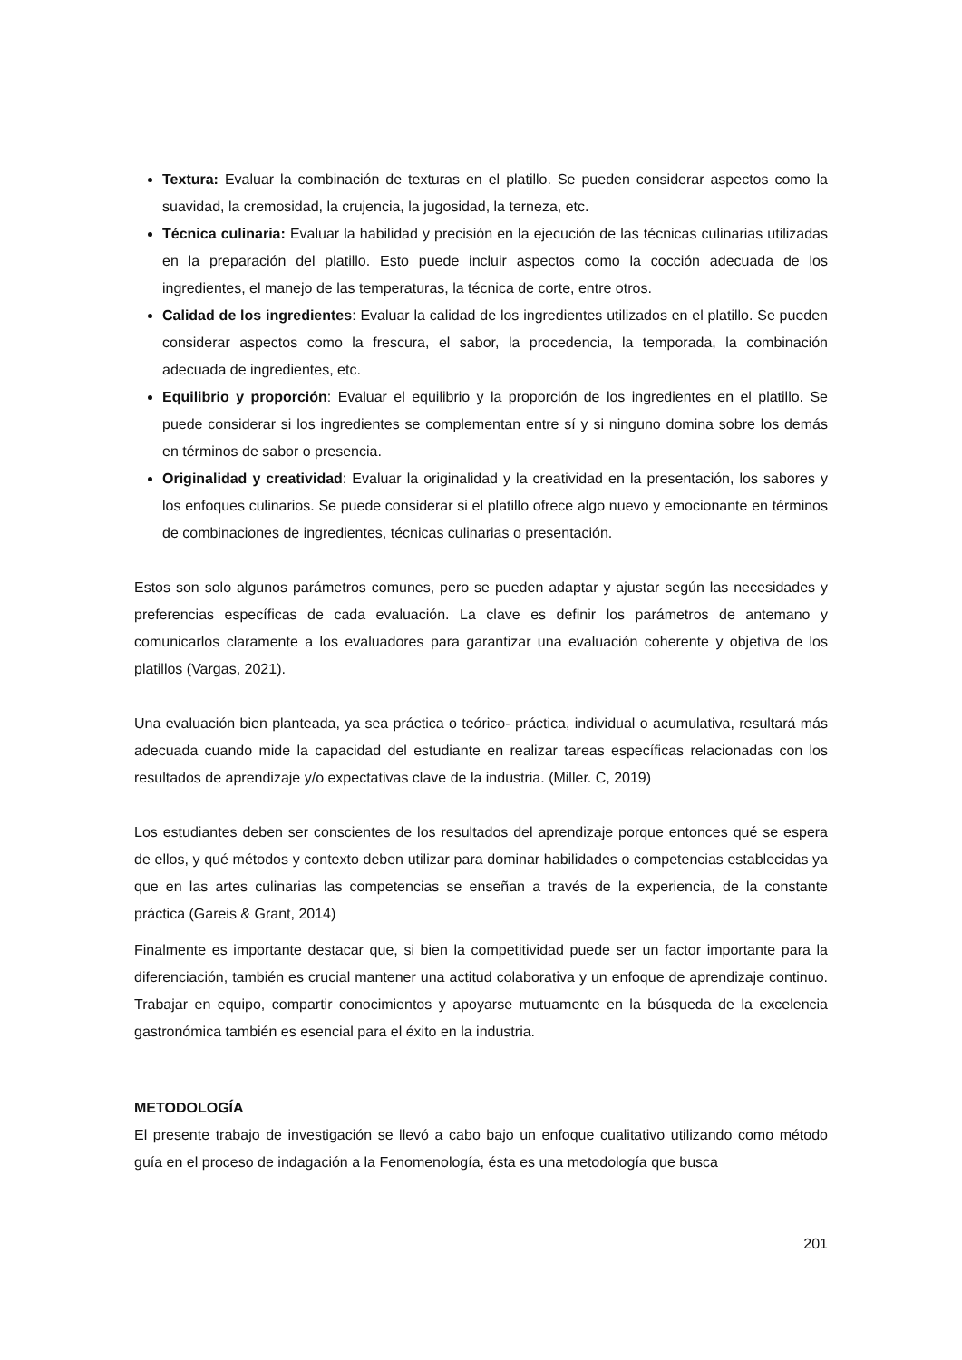Textura: Evaluar la combinación de texturas en el platillo. Se pueden considerar aspectos como la suavidad, la cremosidad, la crujencia, la jugosidad, la terneza, etc.
Técnica culinaria: Evaluar la habilidad y precisión en la ejecución de las técnicas culinarias utilizadas en la preparación del platillo. Esto puede incluir aspectos como la cocción adecuada de los ingredientes, el manejo de las temperaturas, la técnica de corte, entre otros.
Calidad de los ingredientes: Evaluar la calidad de los ingredientes utilizados en el platillo. Se pueden considerar aspectos como la frescura, el sabor, la procedencia, la temporada, la combinación adecuada de ingredientes, etc.
Equilibrio y proporción: Evaluar el equilibrio y la proporción de los ingredientes en el platillo. Se puede considerar si los ingredientes se complementan entre sí y si ninguno domina sobre los demás en términos de sabor o presencia.
Originalidad y creatividad: Evaluar la originalidad y la creatividad en la presentación, los sabores y los enfoques culinarios. Se puede considerar si el platillo ofrece algo nuevo y emocionante en términos de combinaciones de ingredientes, técnicas culinarias o presentación.
Estos son solo algunos parámetros comunes, pero se pueden adaptar y ajustar según las necesidades y preferencias específicas de cada evaluación. La clave es definir los parámetros de antemano y comunicarlos claramente a los evaluadores para garantizar una evaluación coherente y objetiva de los platillos (Vargas, 2021).
Una evaluación bien planteada, ya sea práctica o teórico- práctica, individual o acumulativa, resultará más adecuada cuando mide la capacidad del estudiante en realizar tareas específicas relacionadas con los resultados de aprendizaje y/o expectativas clave de la industria. (Miller. C, 2019)
Los estudiantes deben ser conscientes de los resultados del aprendizaje porque entonces qué se espera de ellos, y qué métodos y contexto deben utilizar para dominar habilidades o competencias establecidas ya que en las artes culinarias las competencias se enseñan a través de la experiencia, de la constante práctica (Gareis & Grant, 2014)
Finalmente es importante destacar que, si bien la competitividad puede ser un factor importante para la diferenciación, también es crucial mantener una actitud colaborativa y un enfoque de aprendizaje continuo. Trabajar en equipo, compartir conocimientos y apoyarse mutuamente en la búsqueda de la excelencia gastronómica también es esencial para el éxito en la industria.
METODOLOGÍA
El presente trabajo de investigación se llevó a cabo bajo un enfoque cualitativo utilizando como método guía en el proceso de indagación a la Fenomenología, ésta es una metodología que busca
201